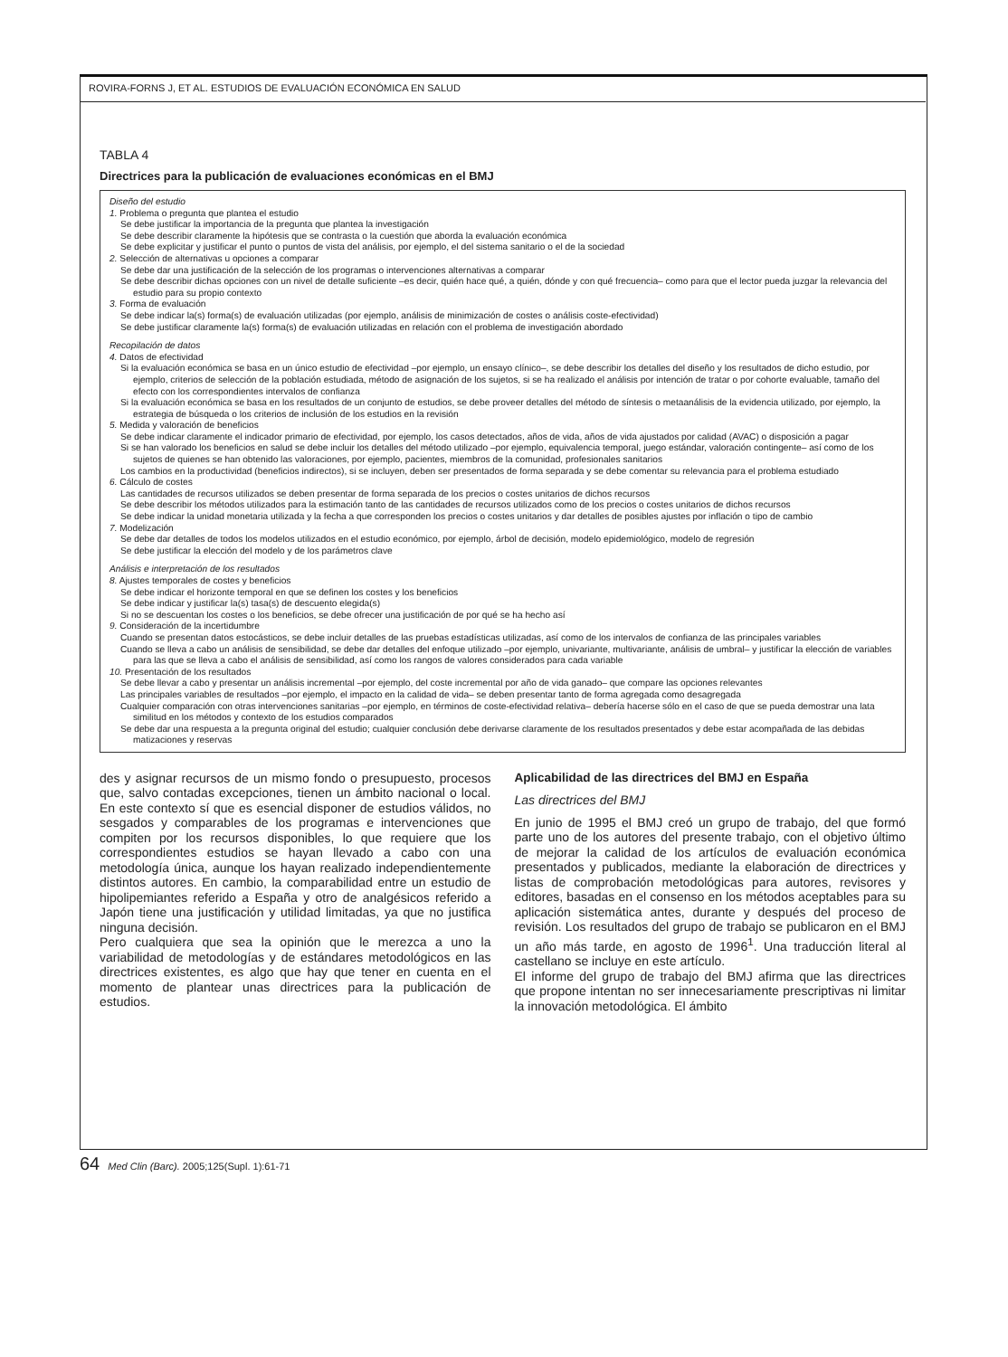ROVIRA-FORNS J, ET AL. ESTUDIOS DE EVALUACIÓN ECONÓMICA EN SALUD
TABLA 4
Directrices para la publicación de evaluaciones económicas en el BMJ
Diseño del estudio
1. Problema o pregunta que plantea el estudio
Se debe justificar la importancia de la pregunta que plantea la investigación
Se debe describir claramente la hipótesis que se contrasta o la cuestión que aborda la evaluación económica
Se debe explicitar y justificar el punto o puntos de vista del análisis, por ejemplo, el del sistema sanitario o el de la sociedad
2. Selección de alternativas u opciones a comparar
Se debe dar una justificación de la selección de los programas o intervenciones alternativas a comparar
Se debe describir dichas opciones con un nivel de detalle suficiente –es decir, quién hace qué, a quién, dónde y con qué frecuencia– como para que el lector pueda juzgar la relevancia del estudio para su propio contexto
3. Forma de evaluación
Se debe indicar la(s) forma(s) de evaluación utilizadas (por ejemplo, análisis de minimización de costes o análisis coste-efectividad)
Se debe justificar claramente la(s) forma(s) de evaluación utilizadas en relación con el problema de investigación abordado
Recopilación de datos
4. Datos de efectividad
Si la evaluación económica se basa en un único estudio de efectividad –por ejemplo, un ensayo clínico–, se debe describir los detalles del diseño y los resultados de dicho estudio, por ejemplo, criterios de selección de la población estudiada, método de asignación de los sujetos, si se ha realizado el análisis por intención de tratar o por cohorte evaluable, tamaño del efecto con los correspondientes intervalos de confianza
Si la evaluación económica se basa en los resultados de un conjunto de estudios, se debe proveer detalles del método de síntesis o metaanálisis de la evidencia utilizado, por ejemplo, la estrategia de búsqueda o los criterios de inclusión de los estudios en la revisión
5. Medida y valoración de beneficios
Se debe indicar claramente el indicador primario de efectividad, por ejemplo, los casos detectados, años de vida, años de vida ajustados por calidad (AVAC) o disposición a pagar
Si se han valorado los beneficios en salud se debe incluir los detalles del método utilizado –por ejemplo, equivalencia temporal, juego estándar, valoración contingente– así como de los sujetos de quienes se han obtenido las valoraciones, por ejemplo, pacientes, miembros de la comunidad, profesionales sanitarios
Los cambios en la productividad (beneficios indirectos), si se incluyen, deben ser presentados de forma separada y se debe comentar su relevancia para el problema estudiado
6. Cálculo de costes
Las cantidades de recursos utilizados se deben presentar de forma separada de los precios o costes unitarios de dichos recursos
Se debe describir los métodos utilizados para la estimación tanto de las cantidades de recursos utilizados como de los precios o costes unitarios de dichos recursos
Se debe indicar la unidad monetaria utilizada y la fecha a que corresponden los precios o costes unitarios y dar detalles de posibles ajustes por inflación o tipo de cambio
7. Modelización
Se debe dar detalles de todos los modelos utilizados en el estudio económico, por ejemplo, árbol de decisión, modelo epidemiológico, modelo de regresión
Se debe justificar la elección del modelo y de los parámetros clave
Análisis e interpretación de los resultados
8. Ajustes temporales de costes y beneficios
Se debe indicar el horizonte temporal en que se definen los costes y los beneficios
Se debe indicar y justificar la(s) tasa(s) de descuento elegida(s)
Si no se descuentan los costes o los beneficios, se debe ofrecer una justificación de por qué se ha hecho así
9. Consideración de la incertidumbre
Cuando se presentan datos estocásticos, se debe incluir detalles de las pruebas estadísticas utilizadas, así como de los intervalos de confianza de las principales variables
Cuando se lleva a cabo un análisis de sensibilidad, se debe dar detalles del enfoque utilizado –por ejemplo, univariante, multivariante, análisis de umbral– y justificar la elección de variables para las que se lleva a cabo el análisis de sensibilidad, así como los rangos de valores considerados para cada variable
10. Presentación de los resultados
Se debe llevar a cabo y presentar un análisis incremental –por ejemplo, del coste incremental por año de vida ganado– que compare las opciones relevantes
Las principales variables de resultados –por ejemplo, el impacto en la calidad de vida– se deben presentar tanto de forma agregada como desagregada
Cualquier comparación con otras intervenciones sanitarias –por ejemplo, en términos de coste-efectividad relativa– debería hacerse sólo en el caso de que se pueda demostrar una lata similitud en los métodos y contexto de los estudios comparados
Se debe dar una respuesta a la pregunta original del estudio; cualquier conclusión debe derivarse claramente de los resultados presentados y debe estar acompañada de las debidas matizaciones y reservas
des y asignar recursos de un mismo fondo o presupuesto, procesos que, salvo contadas excepciones, tienen un ámbito nacional o local. En este contexto sí que es esencial disponer de estudios válidos, no sesgados y comparables de los programas e intervenciones que compiten por los recursos disponibles, lo que requiere que los correspondientes estudios se hayan llevado a cabo con una metodología única, aunque los hayan realizado independientemente distintos autores. En cambio, la comparabilidad entre un estudio de hipolipemiantes referido a España y otro de analgésicos referido a Japón tiene una justificación y utilidad limitadas, ya que no justifica ninguna decisión.
Pero cualquiera que sea la opinión que le merezca a uno la variabilidad de metodologías y de estándares metodológicos en las directrices existentes, es algo que hay que tener en cuenta en el momento de plantear unas directrices para la publicación de estudios.
Aplicabilidad de las directrices del BMJ en España
Las directrices del BMJ
En junio de 1995 el BMJ creó un grupo de trabajo, del que formó parte uno de los autores del presente trabajo, con el objetivo último de mejorar la calidad de los artículos de evaluación económica presentados y publicados, mediante la elaboración de directrices y listas de comprobación metodológicas para autores, revisores y editores, basadas en el consenso en los métodos aceptables para su aplicación sistemática antes, durante y después del proceso de revisión. Los resultados del grupo de trabajo se publicaron en el BMJ un año más tarde, en agosto de 1996<sup>1</sup>. Una traducción literal al castellano se incluye en este artículo.
El informe del grupo de trabajo del BMJ afirma que las directrices que propone intentan no ser innecesariamente prescriptivas ni limitar la innovación metodológica. El ámbito
64 Med Clin (Barc). 2005;125(Supl. 1):61-71